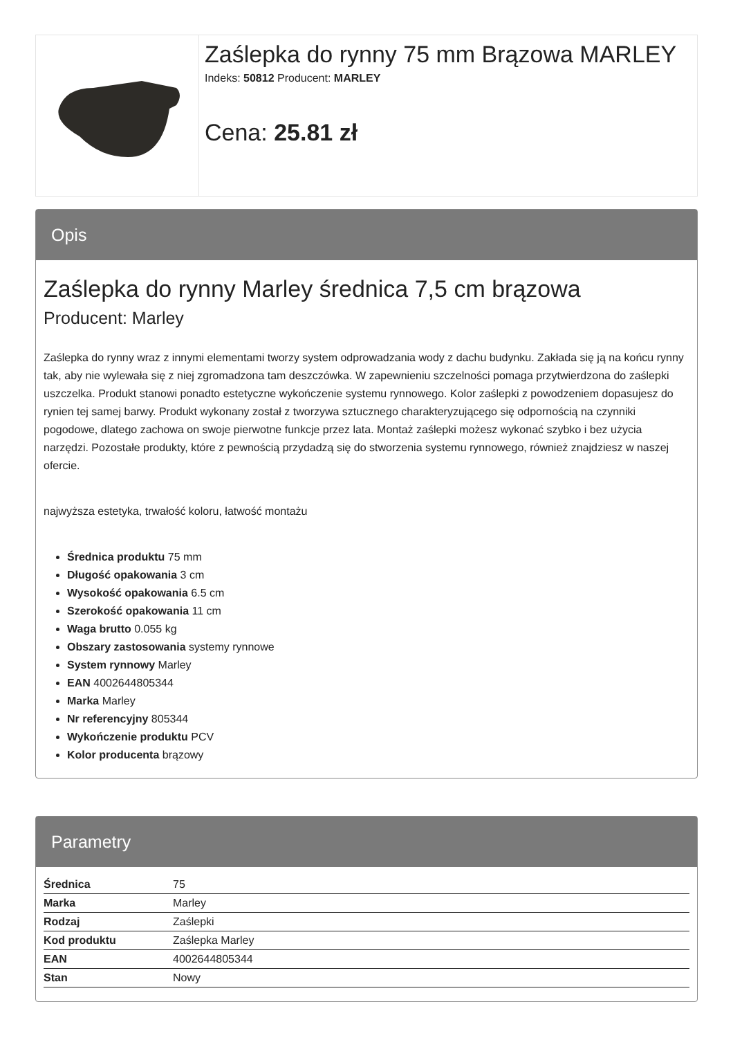Zaślepka do rynny 75 mm Brązowa MARLEY
Indeks: 50812 Producent: MARLEY
Cena: 25.81 zł
Opis
Zaślepka do rynny Marley średnica 7,5 cm brązowa
Producent: Marley
Zaślepka do rynny wraz z innymi elementami tworzy system odprowadzania wody z dachu budynku. Zakłada się ją na końcu rynny tak, aby nie wylewała się z niej zgromadzona tam deszczówka. W zapewnieniu szczelności pomaga przytwierdzona do zaślepki uszczelka. Produkt stanowi ponadto estetyczne wykończenie systemu rynnowego. Kolor zaślepki z powodzeniem dopasujesz do rynien tej samej barwy. Produkt wykonany został z tworzywa sztucznego charakteryzującego się odpornością na czynniki pogodowe, dlatego zachowa on swoje pierwotne funkcje przez lata. Montaż zaślepki możesz wykonać szybko i bez użycia narzędzi. Pozostałe produkty, które z pewnością przydadzą się do stworzenia systemu rynnowego, również znajdziesz w naszej ofercie.
najwyższa estetyka, trwałość koloru, łatwość montażu
Średnica produktu 75 mm
Długość opakowania 3 cm
Wysokość opakowania 6.5 cm
Szerokość opakowania 11 cm
Waga brutto 0.055 kg
Obszary zastosowania systemy rynnowe
System rynnowy Marley
EAN 4002644805344
Marka Marley
Nr referencyjny 805344
Wykończenie produktu PCV
Kolor producenta brązowy
Parametry
| Średnica | 75 |
| Marka | Marley |
| Rodzaj | Zaślepki |
| Kod produktu | Zaślepka Marley |
| EAN | 4002644805344 |
| Stan | Nowy |